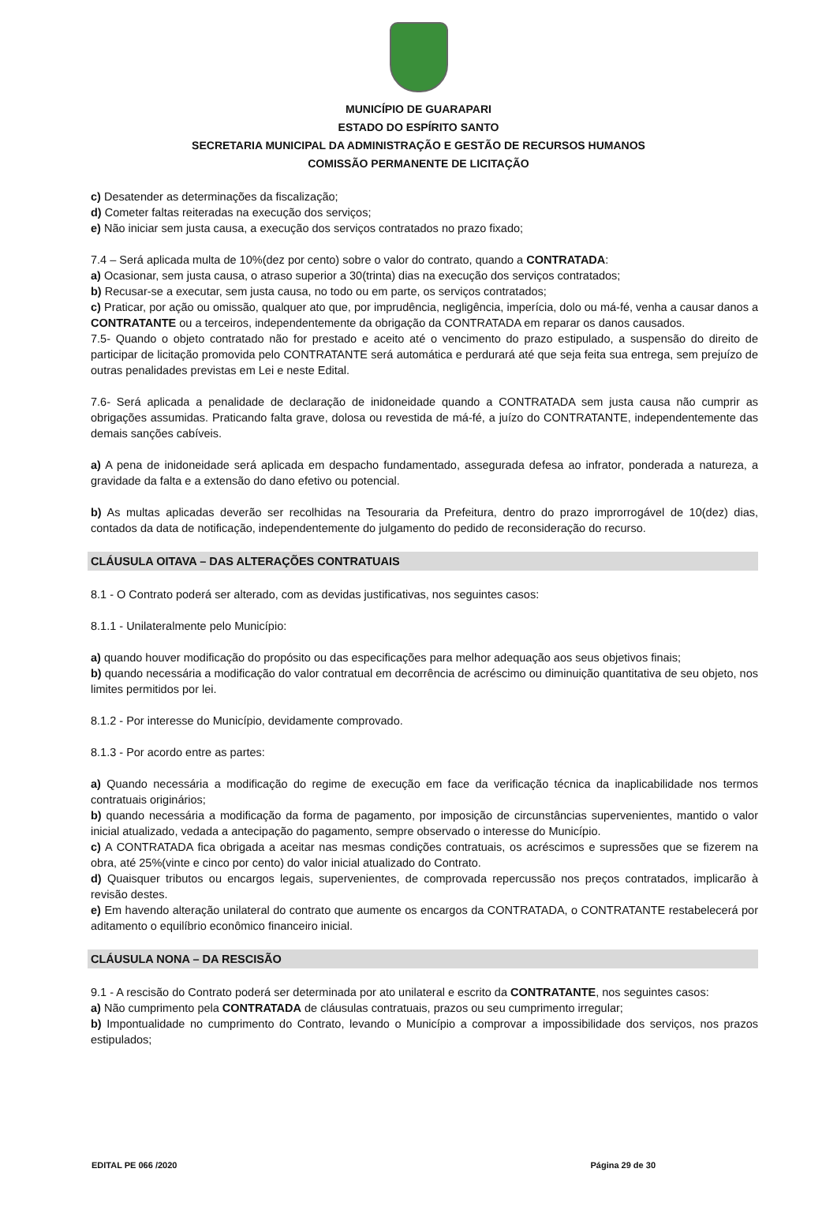MUNICÍPIO DE GUARAPARI
ESTADO DO ESPÍRITO SANTO
SECRETARIA MUNICIPAL DA ADMINISTRAÇÃO E GESTÃO DE RECURSOS HUMANOS
COMISSÃO PERMANENTE DE LICITAÇÃO
c) Desatender as determinações da fiscalização;
d) Cometer faltas reiteradas na execução dos serviços;
e) Não iniciar sem justa causa, a execução dos serviços contratados no prazo fixado;
7.4 – Será aplicada multa de 10%(dez por cento) sobre o valor do contrato, quando a CONTRATADA:
a) Ocasionar, sem justa causa, o atraso superior a 30(trinta) dias na execução dos serviços contratados;
b) Recusar-se a executar, sem justa causa, no todo ou em parte, os serviços contratados;
c) Praticar, por ação ou omissão, qualquer ato que, por imprudência, negligência, imperícia, dolo ou má-fé, venha a causar danos a CONTRATANTE ou a terceiros, independentemente da obrigação da CONTRATADA em reparar os danos causados.
7.5- Quando o objeto contratado não for prestado e aceito até o vencimento do prazo estipulado, a suspensão do direito de participar de licitação promovida pelo CONTRATANTE será automática e perdurará até que seja feita sua entrega, sem prejuízo de outras penalidades previstas em Lei e neste Edital.
7.6- Será aplicada a penalidade de declaração de inidoneidade quando a CONTRATADA sem justa causa não cumprir as obrigações assumidas. Praticando falta grave, dolosa ou revestida de má-fé, a juízo do CONTRATANTE, independentemente das demais sanções cabíveis.
a) A pena de inidoneidade será aplicada em despacho fundamentado, assegurada defesa ao infrator, ponderada a natureza, a gravidade da falta e a extensão do dano efetivo ou potencial.
b) As multas aplicadas deverão ser recolhidas na Tesouraria da Prefeitura, dentro do prazo improrrogável de 10(dez) dias, contados da data de notificação, independentemente do julgamento do pedido de reconsideração do recurso.
CLÁUSULA OITAVA – DAS ALTERAÇÕES CONTRATUAIS
8.1 - O Contrato poderá ser alterado, com as devidas justificativas, nos seguintes casos:
8.1.1 - Unilateralmente pelo Município:
a) quando houver modificação do propósito ou das especificações para melhor adequação aos seus objetivos finais;
b) quando necessária a modificação do valor contratual em decorrência de acréscimo ou diminuição quantitativa de seu objeto, nos limites permitidos por lei.
8.1.2 - Por interesse do Município, devidamente comprovado.
8.1.3 - Por acordo entre as partes:
a) Quando necessária a modificação do regime de execução em face da verificação técnica da inaplicabilidade nos termos contratuais originários;
b) quando necessária a modificação da forma de pagamento, por imposição de circunstâncias supervenientes, mantido o valor inicial atualizado, vedada a antecipação do pagamento, sempre observado o interesse do Município.
c) A CONTRATADA fica obrigada a aceitar nas mesmas condições contratuais, os acréscimos e supressões que se fizerem na obra, até 25%(vinte e cinco por cento) do valor inicial atualizado do Contrato.
d) Quaisquer tributos ou encargos legais, supervenientes, de comprovada repercussão nos preços contratados, implicarão à revisão destes.
e) Em havendo alteração unilateral do contrato que aumente os encargos da CONTRATADA, o CONTRATANTE restabelecerá por aditamento o equilíbrio econômico financeiro inicial.
CLÁUSULA NONA – DA RESCISÃO
9.1 - A rescisão do Contrato poderá ser determinada por ato unilateral e escrito da CONTRATANTE, nos seguintes casos:
a) Não cumprimento pela CONTRATADA de cláusulas contratuais, prazos ou seu cumprimento irregular;
b) Impontualidade no cumprimento do Contrato, levando o Município a comprovar a impossibilidade dos serviços, nos prazos estipulados;
EDITAL PE 066 /2020 Página 29 de 30